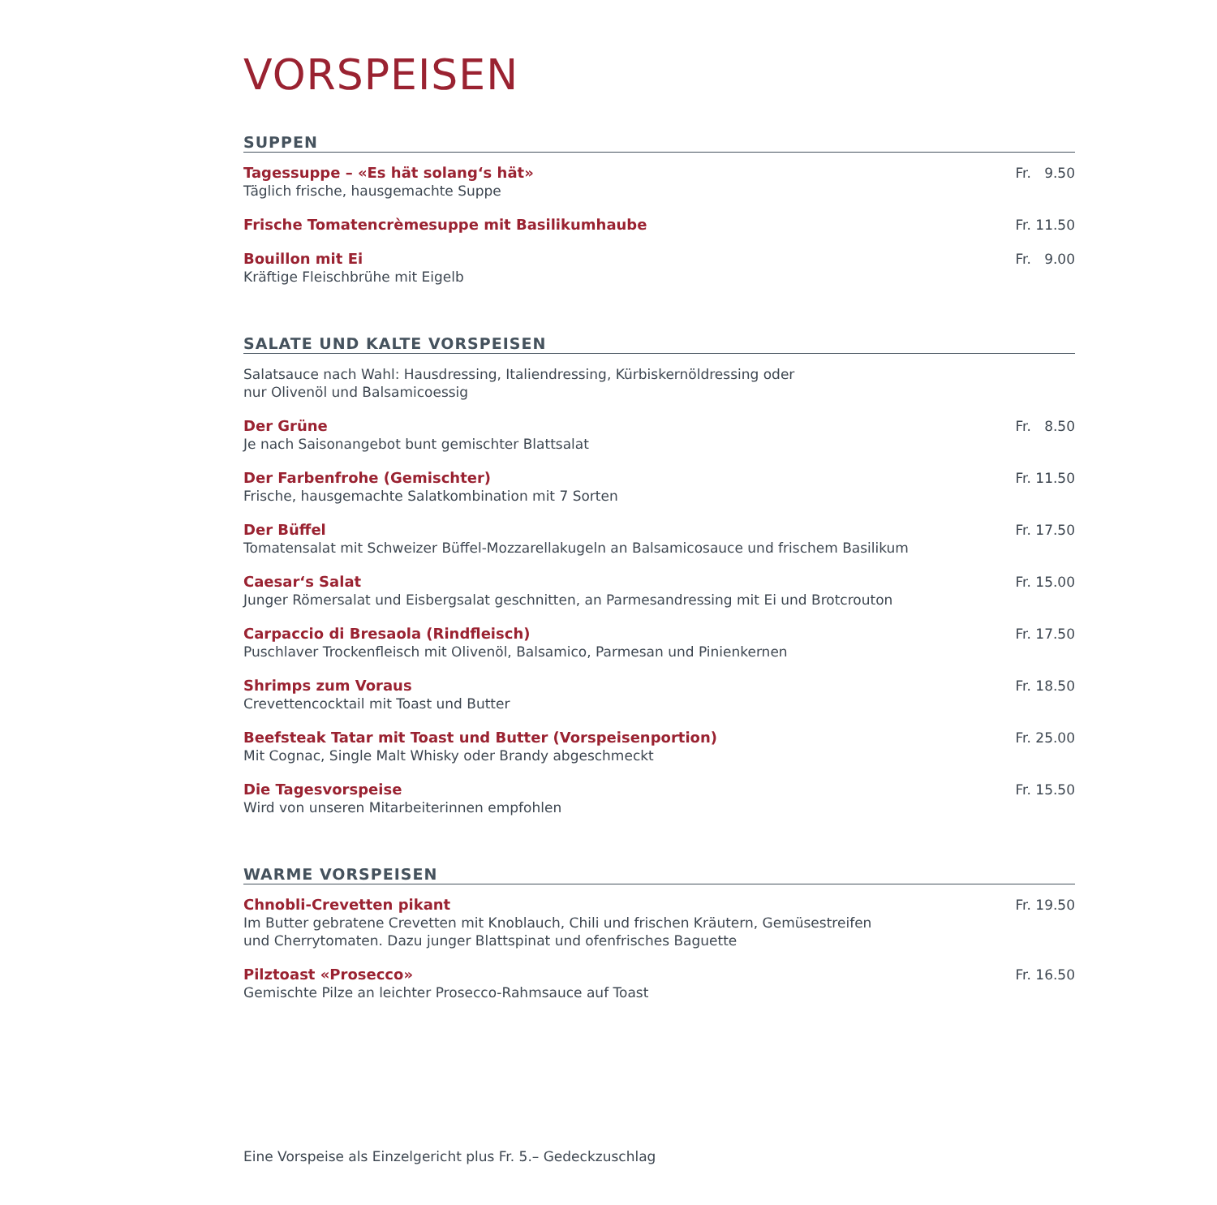VORSPEISEN
SUPPEN
Tagessuppe – «Es hät solang‘s hät»
Täglich frische, hausgemachte Suppe
Fr. 9.50
Frische Tomatencrèmesuppe mit Basilikumhaube
Fr. 11.50
Bouillon mit Ei
Kräftige Fleischbrühe mit Eigelb
Fr. 9.00
SALATE UND KALTE VORSPEISEN
Salatsauce nach Wahl: Hausdressing, Italiendressing, Kürbiskernöldressing oder
nur Olivenöl und Balsamicoessig
Der Grüne
Je nach Saisonangebot bunt gemischter Blattsalat
Fr. 8.50
Der Farbenfrohe (Gemischter)
Frische, hausgemachte Salatkombination mit 7 Sorten
Fr. 11.50
Der Büffel
Tomatensalat mit Schweizer Büffel-Mozzarellakugeln an Balsamicosauce und frischem Basilikum
Fr. 17.50
Caesar‘s Salat
Junger Römersalat und Eisbergsalat geschnitten, an Parmesandressing mit Ei und Brotcrouton
Fr. 15.00
Carpaccio di Bresaola (Rindfleisch)
Puschlaver Trockenfleisch mit Olivenöl, Balsamico, Parmesan und Pinienkernen
Fr. 17.50
Shrimps zum Voraus
Crevettencocktail mit Toast und Butter
Fr. 18.50
Beefsteak Tatar mit Toast und Butter (Vorspeisenportion)
Mit Cognac, Single Malt Whisky oder Brandy abgeschmeckt
Fr. 25.00
Die Tagesvorspeise
Wird von unseren Mitarbeiterinnen empfohlen
Fr. 15.50
WARME VORSPEISEN
Chnobli-Crevetten pikant
Im Butter gebratene Crevetten mit Knoblauch, Chili und frischen Kräutern, Gemüsestreifen
und Cherrytomaten. Dazu junger Blattspinat und ofenfrisches Baguette
Fr. 19.50
Pilztoast «Prosecco»
Gemischte Pilze an leichter Prosecco-Rahmsauce auf Toast
Fr. 16.50
Eine Vorspeise als Einzelgericht plus Fr. 5.– Gedeckzuschlag